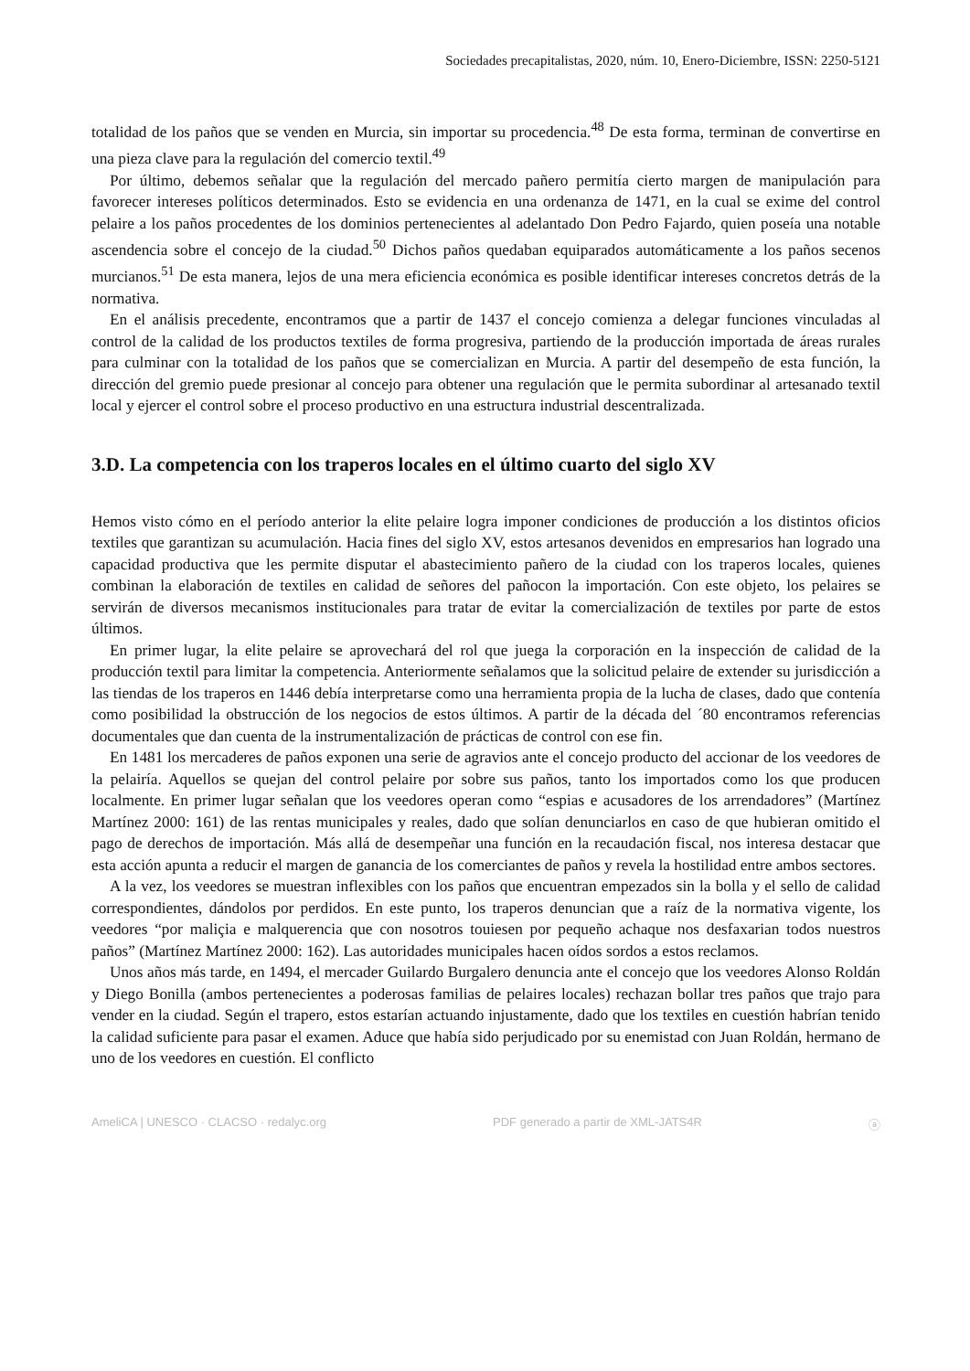Sociedades precapitalistas, 2020, núm. 10, Enero-Diciembre, ISSN: 2250-5121
totalidad de los paños que se venden en Murcia, sin importar su procedencia.<sup>48</sup> De esta forma, terminan de convertirse en una pieza clave para la regulación del comercio textil.<sup>49</sup>
Por último, debemos señalar que la regulación del mercado pañero permitía cierto margen de manipulación para favorecer intereses políticos determinados. Esto se evidencia en una ordenanza de 1471, en la cual se exime del control pelaire a los paños procedentes de los dominios pertenecientes al adelantado Don Pedro Fajardo, quien poseía una notable ascendencia sobre el concejo de la ciudad.<sup>50</sup> Dichos paños quedaban equiparados automáticamente a los paños secenos murcianos.<sup>51</sup> De esta manera, lejos de una mera eficiencia económica es posible identificar intereses concretos detrás de la normativa.
En el análisis precedente, encontramos que a partir de 1437 el concejo comienza a delegar funciones vinculadas al control de la calidad de los productos textiles de forma progresiva, partiendo de la producción importada de áreas rurales para culminar con la totalidad de los paños que se comercializan en Murcia. A partir del desempeño de esta función, la dirección del gremio puede presionar al concejo para obtener una regulación que le permita subordinar al artesanado textil local y ejercer el control sobre el proceso productivo en una estructura industrial descentralizada.
3.D. La competencia con los traperos locales en el último cuarto del siglo XV
Hemos visto cómo en el período anterior la elite pelaire logra imponer condiciones de producción a los distintos oficios textiles que garantizan su acumulación. Hacia fines del siglo XV, estos artesanos devenidos en empresarios han logrado una capacidad productiva que les permite disputar el abastecimiento pañero de la ciudad con los traperos locales, quienes combinan la elaboración de textiles en calidad de señores del pañocon la importación. Con este objeto, los pelaires se servirán de diversos mecanismos institucionales para tratar de evitar la comercialización de textiles por parte de estos últimos.
En primer lugar, la elite pelaire se aprovechará del rol que juega la corporación en la inspección de calidad de la producción textil para limitar la competencia. Anteriormente señalamos que la solicitud pelaire de extender su jurisdicción a las tiendas de los traperos en 1446 debía interpretarse como una herramienta propia de la lucha de clases, dado que contenía como posibilidad la obstrucción de los negocios de estos últimos. A partir de la década del ´80 encontramos referencias documentales que dan cuenta de la instrumentalización de prácticas de control con ese fin.
En 1481 los mercaderes de paños exponen una serie de agravios ante el concejo producto del accionar de los veedores de la pelairía. Aquellos se quejan del control pelaire por sobre sus paños, tanto los importados como los que producen localmente. En primer lugar señalan que los veedores operan como “espias e acusadores de los arrendadores” (Martínez Martínez 2000: 161) de las rentas municipales y reales, dado que solían denunciarlos en caso de que hubieran omitido el pago de derechos de importación. Más allá de desempeñar una función en la recaudación fiscal, nos interesa destacar que esta acción apunta a reducir el margen de ganancia de los comerciantes de paños y revela la hostilidad entre ambos sectores.
A la vez, los veedores se muestran inflexibles con los paños que encuentran empezados sin la bolla y el sello de calidad correspondientes, dándolos por perdidos. En este punto, los traperos denuncian que a raíz de la normativa vigente, los veedores “por maliçia e malquerencia que con nosotros touiesen por pequeño achaque nos desfaxarian todos nuestros paños” (Martínez Martínez 2000: 162). Las autoridades municipales hacen oídos sordos a estos reclamos.
Unos años más tarde, en 1494, el mercader Guilardo Burgalero denuncia ante el concejo que los veedores Alonso Roldán y Diego Bonilla (ambos pertenecientes a poderosas familias de pelaires locales) rechazan bollar tres paños que trajo para vender en la ciudad. Según el trapero, estos estarían actuando injustamente, dado que los textiles en cuestión habrían tenido la calidad suficiente para pasar el examen. Aduce que había sido perjudicado por su enemistad con Juan Roldán, hermano de uno de los veedores en cuestión. El conflicto
AmeliCA | UNESCO · CLACSO · redalyc.org PDF generado a partir de XML-JATS4R ⓐ